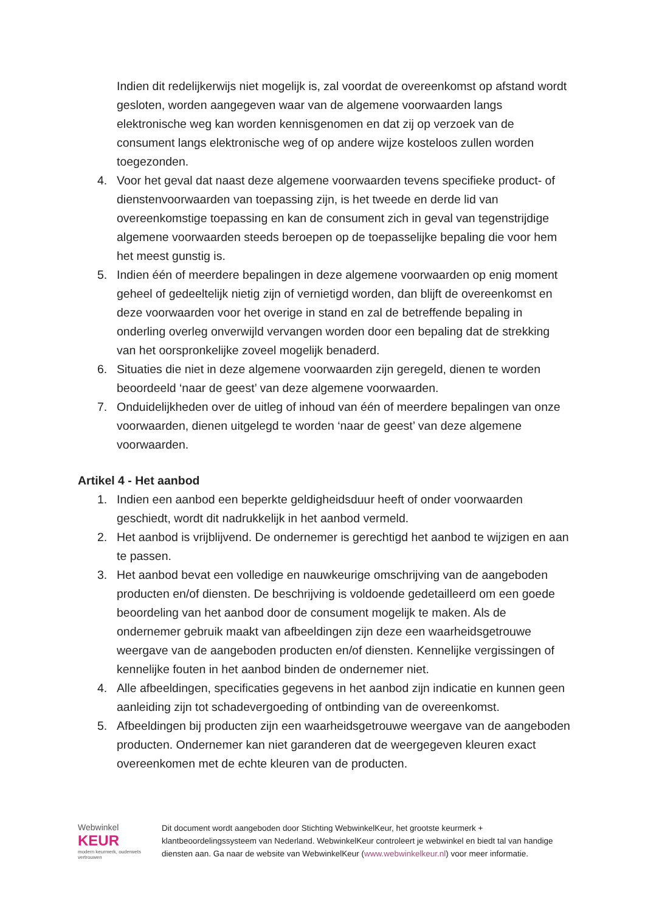Indien dit redelijkerwijs niet mogelijk is, zal voordat de overeenkomst op afstand wordt gesloten, worden aangegeven waar van de algemene voorwaarden langs elektronische weg kan worden kennisgenomen en dat zij op verzoek van de consument langs elektronische weg of op andere wijze kosteloos zullen worden toegezonden.
4. Voor het geval dat naast deze algemene voorwaarden tevens specifieke product- of dienstenvoorwaarden van toepassing zijn, is het tweede en derde lid van overeenkomstige toepassing en kan de consument zich in geval van tegenstrijdige algemene voorwaarden steeds beroepen op de toepasselijke bepaling die voor hem het meest gunstig is.
5. Indien één of meerdere bepalingen in deze algemene voorwaarden op enig moment geheel of gedeeltelijk nietig zijn of vernietigd worden, dan blijft de overeenkomst en deze voorwaarden voor het overige in stand en zal de betreffende bepaling in onderling overleg onverwijld vervangen worden door een bepaling dat de strekking van het oorspronkelijke zoveel mogelijk benaderd.
6. Situaties die niet in deze algemene voorwaarden zijn geregeld, dienen te worden beoordeeld ‘naar de geest’ van deze algemene voorwaarden.
7. Onduidelijkheden over de uitleg of inhoud van één of meerdere bepalingen van onze voorwaarden, dienen uitgelegd te worden ‘naar de geest’ van deze algemene voorwaarden.
Artikel 4 - Het aanbod
1. Indien een aanbod een beperkte geldigheidsduur heeft of onder voorwaarden geschiedt, wordt dit nadrukkelijk in het aanbod vermeld.
2. Het aanbod is vrijblijvend. De ondernemer is gerechtigd het aanbod te wijzigen en aan te passen.
3. Het aanbod bevat een volledige en nauwkeurige omschrijving van de aangeboden producten en/of diensten. De beschrijving is voldoende gedetailleerd om een goede beoordeling van het aanbod door de consument mogelijk te maken. Als de ondernemer gebruik maakt van afbeeldingen zijn deze een waarheidsgetrouwe weergave van de aangeboden producten en/of diensten. Kennelijke vergissingen of kennelijke fouten in het aanbod binden de ondernemer niet.
4. Alle afbeeldingen, specificaties gegevens in het aanbod zijn indicatie en kunnen geen aanleiding zijn tot schadevergoeding of ontbinding van de overeenkomst.
5. Afbeeldingen bij producten zijn een waarheidsgetrouwe weergave van de aangeboden producten. Ondernemer kan niet garanderen dat de weergegeven kleuren exact overeenkomen met de echte kleuren van de producten.
Webwinkel
KEUR
modern keurmerk, ouderwets vertrouwen
Dit document wordt aangeboden door Stichting WebwinkelKeur, het grootste keurmerk + klantbeoordelingssysteem van Nederland. WebwinkelKeur controleert je webwinkel en biedt tal van handige diensten aan. Ga naar de website van WebwinkelKeur (www.webwinkelkeur.nl) voor meer informatie.